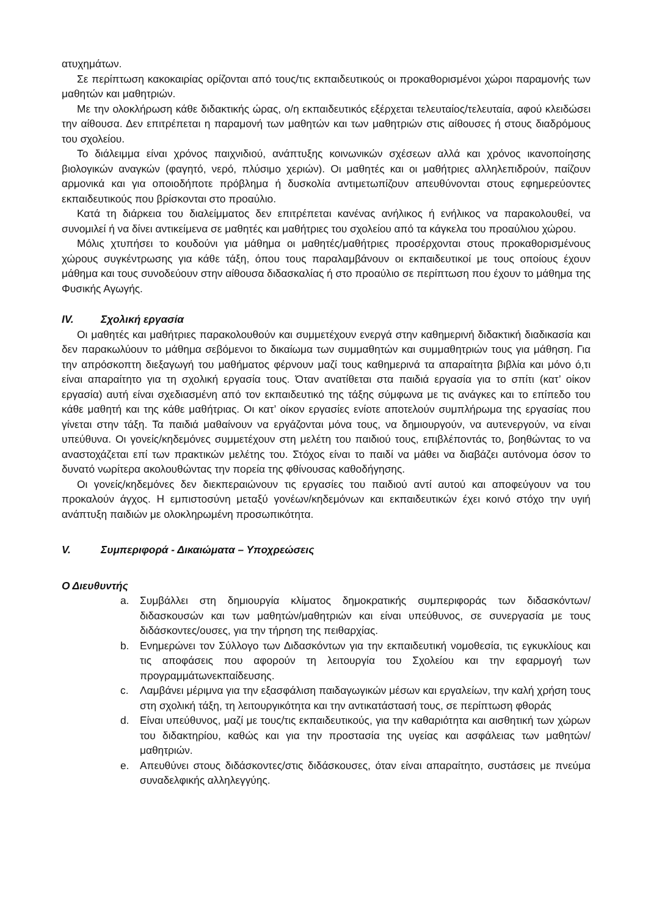ατυχημάτων.
Σε περίπτωση κακοκαιρίας ορίζονται από τους/τις εκπαιδευτικούς οι προκαθορισμένοι χώροι παραμονής των μαθητών και μαθητριών.
Με την ολοκλήρωση κάθε διδακτικής ώρας, ο/η εκπαιδευτικός εξέρχεται τελευταίος/τελευταία, αφού κλειδώσει την αίθουσα. Δεν επιτρέπεται η παραμονή των μαθητών και των μαθητριών στις αίθουσες ή στους διαδρόμους του σχολείου.
Το διάλειμμα είναι χρόνος παιχνιδιού, ανάπτυξης κοινωνικών σχέσεων αλλά και χρόνος ικανοποίησης βιολογικών αναγκών (φαγητό, νερό, πλύσιμο χεριών). Οι μαθητές και οι μαθήτριες αλληλεπιδρούν, παίζουν αρμονικά και για οποιοδήποτε πρόβλημα ή δυσκολία αντιμετωπίζουν απευθύνονται στους εφημερεύοντες εκπαιδευτικούς που βρίσκονται στο προαύλιο.
Κατά τη διάρκεια του διαλείμματος δεν επιτρέπεται κανένας ανήλικος ή ενήλικος να παρακολουθεί, να συνομιλεί ή να δίνει αντικείμενα σε μαθητές και μαθήτριες του σχολείου από τα κάγκελα του προαύλιου χώρου.
Μόλις χτυπήσει το κουδούνι για μάθημα οι μαθητές/μαθήτριες προσέρχονται στους προκαθορισμένους χώρους συγκέντρωσης για κάθε τάξη, όπου τους παραλαμβάνουν οι εκπαιδευτικοί με τους οποίους έχουν μάθημα και τους συνοδεύουν στην αίθουσα διδασκαλίας ή στο προαύλιο σε περίπτωση που έχουν το μάθημα της Φυσικής Αγωγής.
IV. Σχολική εργασία
Οι μαθητές και μαθήτριες παρακολουθούν και συμμετέχουν ενεργά στην καθημερινή διδακτική διαδικασία και δεν παρακωλύουν το μάθημα σεβόμενοι το δικαίωμα των συμμαθητών και συμμαθητριών τους για μάθηση. Για την απρόσκοπτη διεξαγωγή του μαθήματος φέρνουν μαζί τους καθημερινά τα απαραίτητα βιβλία και μόνο ό,τι είναι απαραίτητο για τη σχολική εργασία τους. Όταν ανατίθεται στα παιδιά εργασία για το σπίτι (κατ’ οίκον εργασία) αυτή είναι σχεδιασμένη από τον εκπαιδευτικό της τάξης σύμφωνα με τις ανάγκες και το επίπεδο του κάθε μαθητή και της κάθε μαθήτριας. Οι κατ’ οίκον εργασίες ενίοτε αποτελούν συμπλήρωμα της εργασίας που γίνεται στην τάξη. Τα παιδιά μαθαίνουν να εργάζονται μόνα τους, να δημιουργούν, να αυτενεργούν, να είναι υπεύθυνα. Οι γονείς/κηδεμόνες συμμετέχουν στη μελέτη του παιδιού τους, επιβλέποντάς το, βοηθώντας το να αναστοχάζεται επί των πρακτικών μελέτης του. Στόχος είναι το παιδί να μάθει να διαβάζει αυτόνομα όσον το δυνατό νωρίτερα ακολουθώντας την πορεία της φθίνουσας καθοδήγησης.
Οι γονείς/κηδεμόνες δεν διεκπεραιώνουν τις εργασίες του παιδιού αντί αυτού και αποφεύγουν να του προκαλούν άγχος. Η εμπιστοσύνη μεταξύ γονέων/κηδεμόνων και εκπαιδευτικών έχει κοινό στόχο την υγιή ανάπτυξη παιδιών με ολοκληρωμένη προσωπικότητα.
V. Συμπεριφορά - Δικαιώματα – Υποχρεώσεις
Ο Διευθυντής
a. Συμβάλλει στη δημιουργία κλίματος δημοκρατικής συμπεριφοράς των διδασκόντων/διδασκουσών και των μαθητών/μαθητριών και είναι υπεύθυνος, σε συνεργασία με τους διδάσκοντες/ουσες, για την τήρηση της πειθαρχίας.
b. Ενημερώνει τον Σύλλογο των Διδασκόντων για την εκπαιδευτική νομοθεσία, τις εγκυκλίους και τις αποφάσεις που αφορούν τη λειτουργία του Σχολείου και την εφαρμογή των προγραμμάτωνεκπαίδευσης.
c. Λαμβάνει μέριμνα για την εξασφάλιση παιδαγωγικών μέσων και εργαλείων, την καλή χρήση τους στη σχολική τάξη, τη λειτουργικότητα και την αντικατάστασή τους, σε περίπτωση φθοράς
d. Είναι υπεύθυνος, μαζί με τους/τις εκπαιδευτικούς, για την καθαριότητα και αισθητική των χώρων του διδακτηρίου, καθώς και για την προστασία της υγείας και ασφάλειας των μαθητών/μαθητριών.
e. Απευθύνει στους διδάσκοντες/στις διδάσκουσες, όταν είναι απαραίτητο, συστάσεις με πνεύμα συναδελφικής αλληλεγγύης.